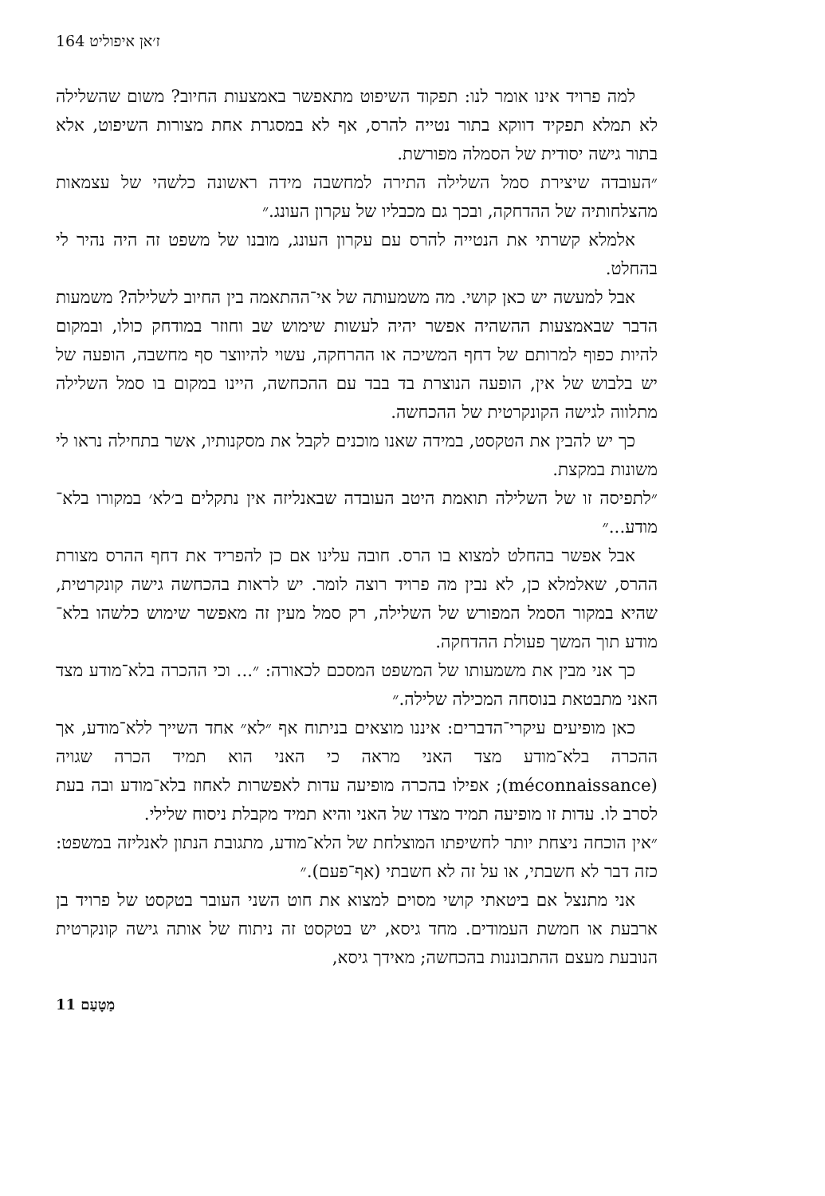ז׳אן איפוליט 164
למה פרויד אינו אומר לנו: תפקוד השיפוט מתאפשר באמצעות החיוב? משום שהשלילה לא תמלא תפקיד דווקא בתור נטייה להרס, אף לא במסגרת אחת מצורות השיפוט, אלא בתור גישה יסודית של הסמלה מפורשת.
״העובדה שיצירת סמל השלילה התירה למחשבה מידה ראשונה כלשהי של עצמאות מהצלחותיה של ההדחקה, ובכך גם מכבליו של עקרון העונג.״
אלמלא קשרתי את הנטייה להרס עם עקרון העונג, מובנו של משפט זה היה נהיר לי בהחלט.
אבל למעשה יש כאן קושי. מה משמעותה של אי־ההתאמה בין החיוב לשלילה? משמעות הדבר שבאמצעות ההשהיה אפשר יהיה לעשות שימוש שב וחוזר במודחק כולו, ובמקום להיות כפוף למרותם של דחף המשיכה או ההרחקה, עשוי להיווצר סף מחשבה, הופעה של יש בלבוש של אין, הופעה הנוצרת בד בבד עם ההכחשה, היינו במקום בו סמל השלילה מתלווה לגישה הקונקרטית של ההכחשה.
כך יש להבין את הטקסט, במידה שאנו מוכנים לקבל את מסקנותיו, אשר בתחילה נראו לי משונות במקצת.
״לתפיסה זו של השלילה תואמת היטב העובדה שבאנליזה אין נתקלים ב׳לא׳ במקורו בלא־מודע...״
אבל אפשר בהחלט למצוא בו הרס. חובה עלינו אם כן להפריד את דחף ההרס מצורת ההרס, שאלמלא כן, לא נבין מה פרויד רוצה לומר. יש לראות בהכחשה גישה קונקרטית, שהיא במקור הסמל המפורש של השלילה, רק סמל מעין זה מאפשר שימוש כלשהו בלא־מודע תוך המשך פעולת ההדחקה.
כך אני מבין את משמעותו של המשפט המסכם לכאורה: ״... וכי ההכרה בלא־מודע מצד האני מתבטאת בנוסחה המכילה שלילה.״
כאן מופיעים עיקרי־הדברים: איננו מוצאים בניתוח אף ״לא״ אחד השייך ללא־מודע, אך ההכרה בלא־מודע מצד האני מראה כי האני הוא תמיד הכרה שגויה (méconnaissance); אפילו בהכרה מופיעה עדות לאפשרות לאחוז בלא־מודע ובה בעת לסרב לו. עדות זו מופיעה תמיד מצדו של האני והיא תמיד מקבלת ניסוח שלילי.
״אין הוכחה ניצחת יותר לחשיפתו המוצלחת של הלא־מודע, מתגובת הנתון לאנליזה במשפט: כזה דבר לא חשבתי, או על זה לא חשבתי (אף־פעם).״
אני מתנצל אם ביטאתי קושי מסוים למצוא את חוט השני העובר בטקסט של פרויד בן ארבעת או חמשת העמודים. מחד גיסא, יש בטקסט זה ניתוח של אותה גישה קונקרטית הנובעת מעצם ההתבוננות בהכחשה; מאידך גיסא,
מַטָעַם 11